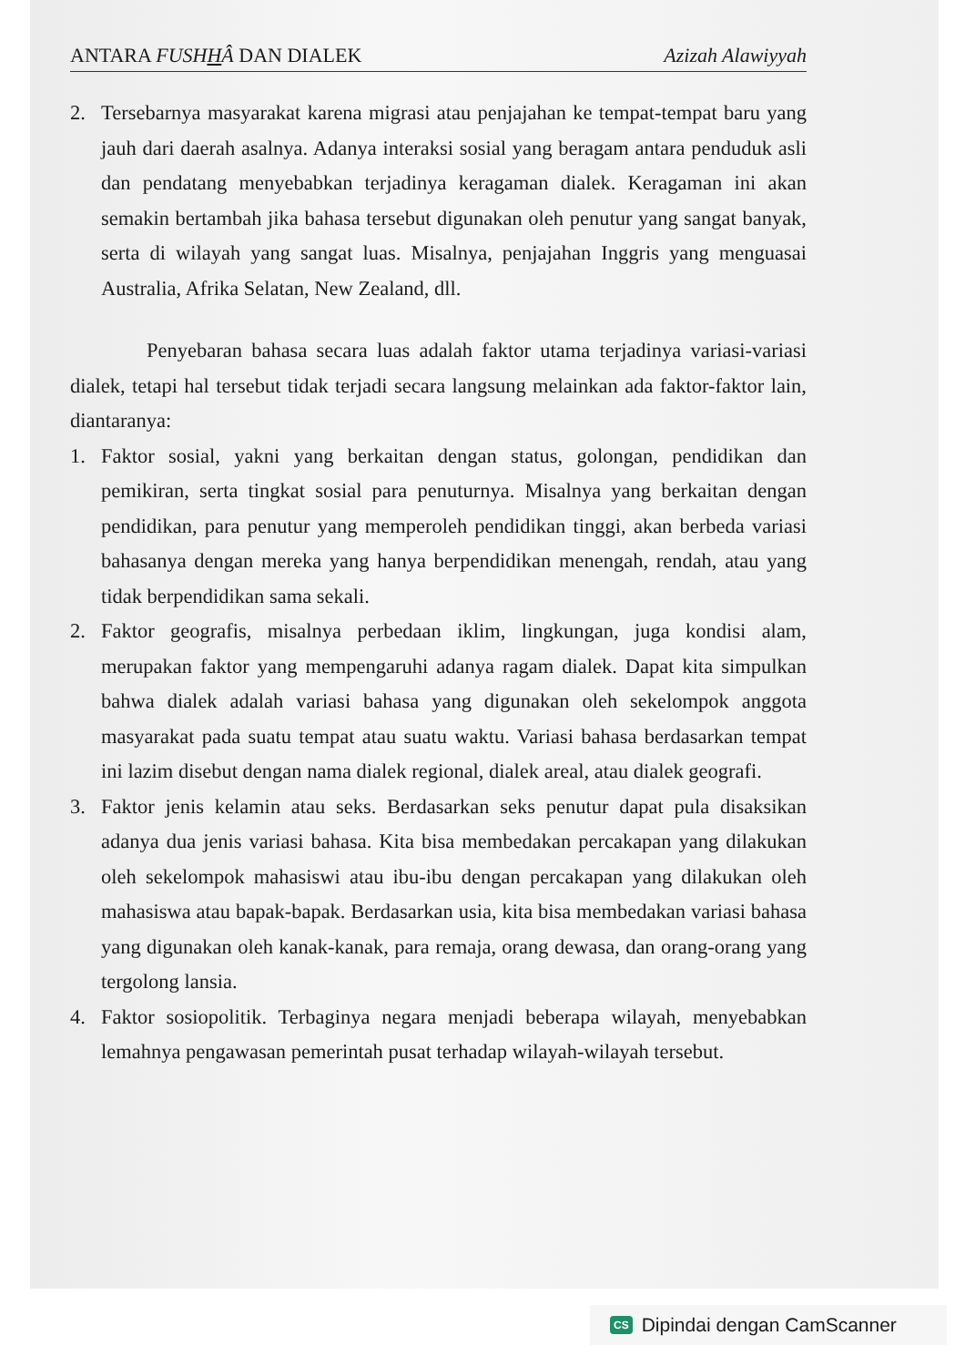ANTARA FUSHHÂ DAN DIALEK Azizah Alawiyyah
2. Tersebarnya masyarakat karena migrasi atau penjajahan ke tempat-tempat baru yang jauh dari daerah asalnya. Adanya interaksi sosial yang beragam antara penduduk asli dan pendatang menyebabkan terjadinya keragaman dialek. Keragaman ini akan semakin bertambah jika bahasa tersebut digunakan oleh penutur yang sangat banyak, serta di wilayah yang sangat luas. Misalnya, penjajahan Inggris yang menguasai Australia, Afrika Selatan, New Zealand, dll.
Penyebaran bahasa secara luas adalah faktor utama terjadinya variasi-variasi dialek, tetapi hal tersebut tidak terjadi secara langsung melainkan ada faktor-faktor lain, diantaranya:
1. Faktor sosial, yakni yang berkaitan dengan status, golongan, pendidikan dan pemikiran, serta tingkat sosial para penuturnya. Misalnya yang berkaitan dengan pendidikan, para penutur yang memperoleh pendidikan tinggi, akan berbeda variasi bahasanya dengan mereka yang hanya berpendidikan menengah, rendah, atau yang tidak berpendidikan sama sekali.
2. Faktor geografis, misalnya perbedaan iklim, lingkungan, juga kondisi alam, merupakan faktor yang mempengaruhi adanya ragam dialek. Dapat kita simpulkan bahwa dialek adalah variasi bahasa yang digunakan oleh sekelompok anggota masyarakat pada suatu tempat atau suatu waktu. Variasi bahasa berdasarkan tempat ini lazim disebut dengan nama dialek regional, dialek areal, atau dialek geografi.
3. Faktor jenis kelamin atau seks. Berdasarkan seks penutur dapat pula disaksikan adanya dua jenis variasi bahasa. Kita bisa membedakan percakapan yang dilakukan oleh sekelompok mahasiswi atau ibu-ibu dengan percakapan yang dilakukan oleh mahasiswa atau bapak-bapak. Berdasarkan usia, kita bisa membedakan variasi bahasa yang digunakan oleh kanak-kanak, para remaja, orang dewasa, dan orang-orang yang tergolong lansia.
4. Faktor sosiopolitik. Terbaginya negara menjadi beberapa wilayah, menyebabkan lemahnya pengawasan pemerintah pusat terhadap wilayah-wilayah tersebut.
CS Dipindai dengan CamScanner